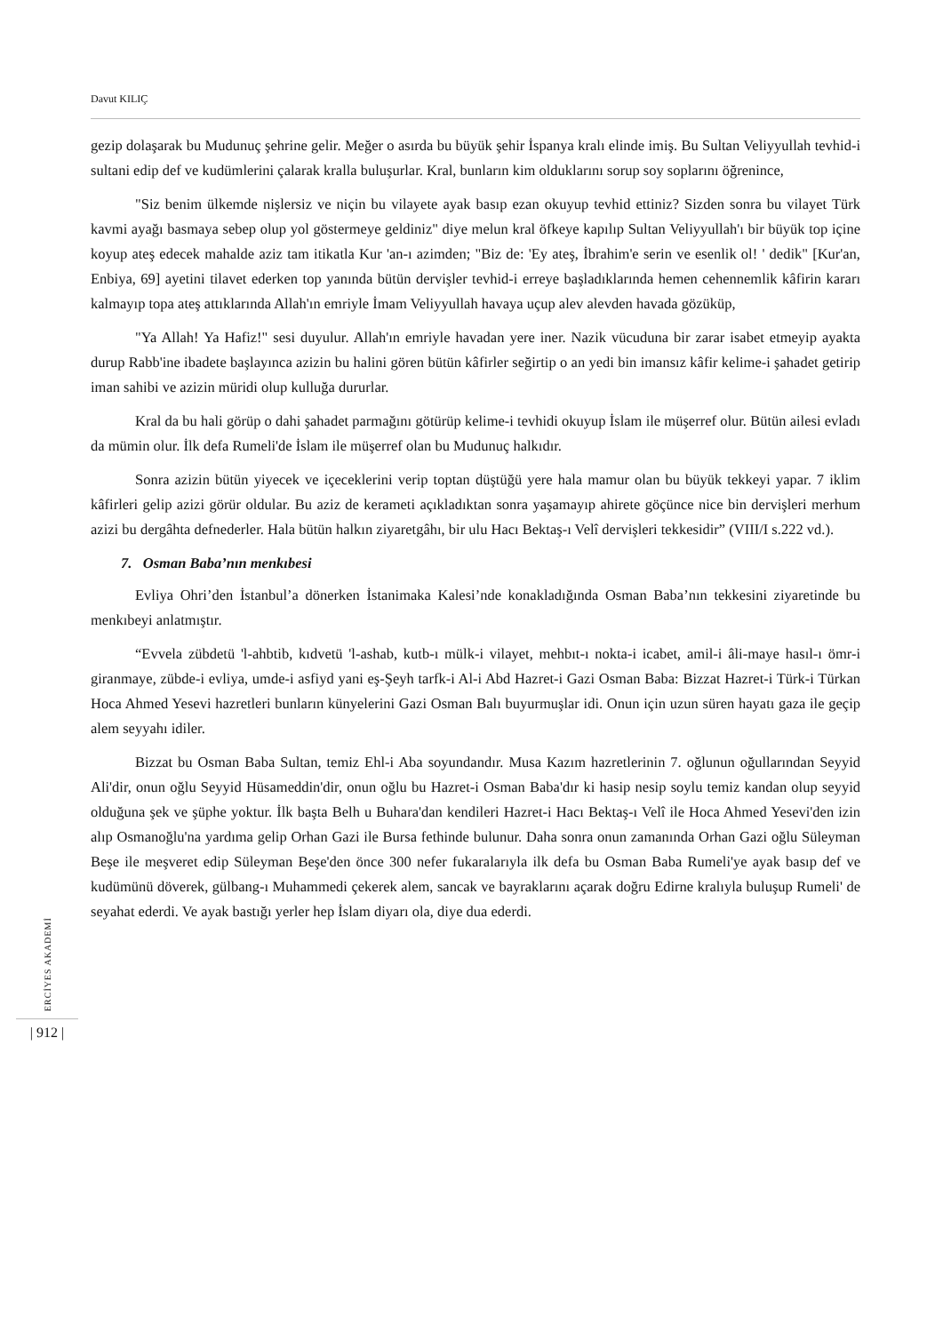Davut KILIÇ
gezip dolaşarak bu Mudunuç şehrine gelir. Meğer o asırda bu büyük şehir İspanya kralı elinde imiş. Bu Sultan Veliyyullah tevhid-i sultani edip def ve kudümlerini çalarak kralla buluşurlar. Kral, bunların kim olduklarını sorup soy soplarını öğrenince,
"Siz benim ülkemde nişlersiz ve niçin bu vilayete ayak basıp ezan okuyup tevhid ettiniz? Sizden sonra bu vilayet Türk kavmi ayağı basmaya sebep olup yol göstermeye geldiniz" diye melun kral öfkeye kapılıp Sultan Veliyyullah'ı bir büyük top içine koyup ateş edecek mahalde aziz tam itikatla Kur 'an-ı azimden; "Biz de: 'Ey ateş, İbrahim'e serin ve esenlik ol! ' dedik" [Kur'an, Enbiya, 69] ayetini tilavet ederken top yanında bütün dervişler tevhid-i erreye başladıklarında hemen cehennemlik kâfirin kararı kalmayıp topa ateş attıklarında Allah'ın emriyle İmam Veliyyullah havaya uçup alev alevden havada gözüküp,
"Ya Allah! Ya Hafiz!" sesi duyulur. Allah'ın emriyle havadan yere iner. Nazik vücuduna bir zarar isabet etmeyip ayakta durup Rabb'ine ibadete başlayınca azizin bu halini gören bütün kâfirler seğirtip o an yedi bin imansız kâfir kelime-i şahadet getirip iman sahibi ve azizin müridi olup kulluğa dururlar.
Kral da bu hali görüp o dahi şahadet parmağını götürüp kelime-i tevhidi okuyup İslam ile müşerref olur. Bütün ailesi evladı da mümin olur. İlk defa Rumeli'de İslam ile müşerref olan bu Mudunuç halkıdır.
Sonra azizin bütün yiyecek ve içeceklerini verip toptan düştüğü yere hala mamur olan bu büyük tekkeyi yapar. 7 iklim kâfirleri gelip azizi görür oldular. Bu aziz de kerameti açıkladıktan sonra yaşamayıp ahirete göçünce nice bin dervişleri merhum azizi bu dergâhta defnederler. Hala bütün halkın ziyaretgâhı, bir ulu Hacı Bektaş-ı Velî dervişleri tekkesidir” (VIII/I s.222 vd.).
7. Osman Baba’nın menkıbesi
Evliya Ohri’den İstanbul’a dönerken İstanimaka Kalesi’nde konakladığında Osman Baba’nın tekkesini ziyaretinde bu menkıbeyi anlatmıştır.
“Evvela zübdetü 'l-ahbtib, kıdvetü 'l-ashab, kutb-ı mülk-i vilayet, mehbıt-ı nokta-i icabet, amil-i âli-maye hasıl-ı ömr-i giranmaye, zübde-i evliya, umde-i asfiyd yani eş-Şeyh tarfk-i Al-i Abd Hazret-i Gazi Osman Baba: Bizzat Hazret-i Türk-i Türkan Hoca Ahmed Yesevi hazretleri bunların künyelerini Gazi Osman Balı buyurmuşlar idi. Onun için uzun süren hayatı gaza ile geçip alem seyyahı idiler.
Bizzat bu Osman Baba Sultan, temiz Ehl-i Aba soyundandır. Musa Kazım hazretlerinin 7. oğlunun oğullarından Seyyid Ali'dir, onun oğlu Seyyid Hüsameddin'dir, onun oğlu bu Hazret-i Osman Baba'dır ki hasip nesip soylu temiz kandan olup seyyid olduğuna şek ve şüphe yoktur. İlk başta Belh u Buhara'dan kendileri Hazret-i Hacı Bektaş-ı Velî ile Hoca Ahmed Yesevi'den izin alıp Osmanoğlu'na yardıma gelip Orhan Gazi ile Bursa fethinde bulunur. Daha sonra onun zamanında Orhan Gazi oğlu Süleyman Beşe ile meşveret edip Süleyman Beşe'den önce 300 nefer fukaralarıyla ilk defa bu Osman Baba Rumeli'ye ayak basıp def ve kudümünü döverek, gülbang-ı Muhammedi çekerek alem, sancak ve bayraklarını açarak doğru Edirne kralıyla buluşup Rumeli' de seyahat ederdi. Ve ayak bastığı yerler hep İslam diyarı ola, diye dua ederdi.
ERCİYES AKADEMİ
| 912 |